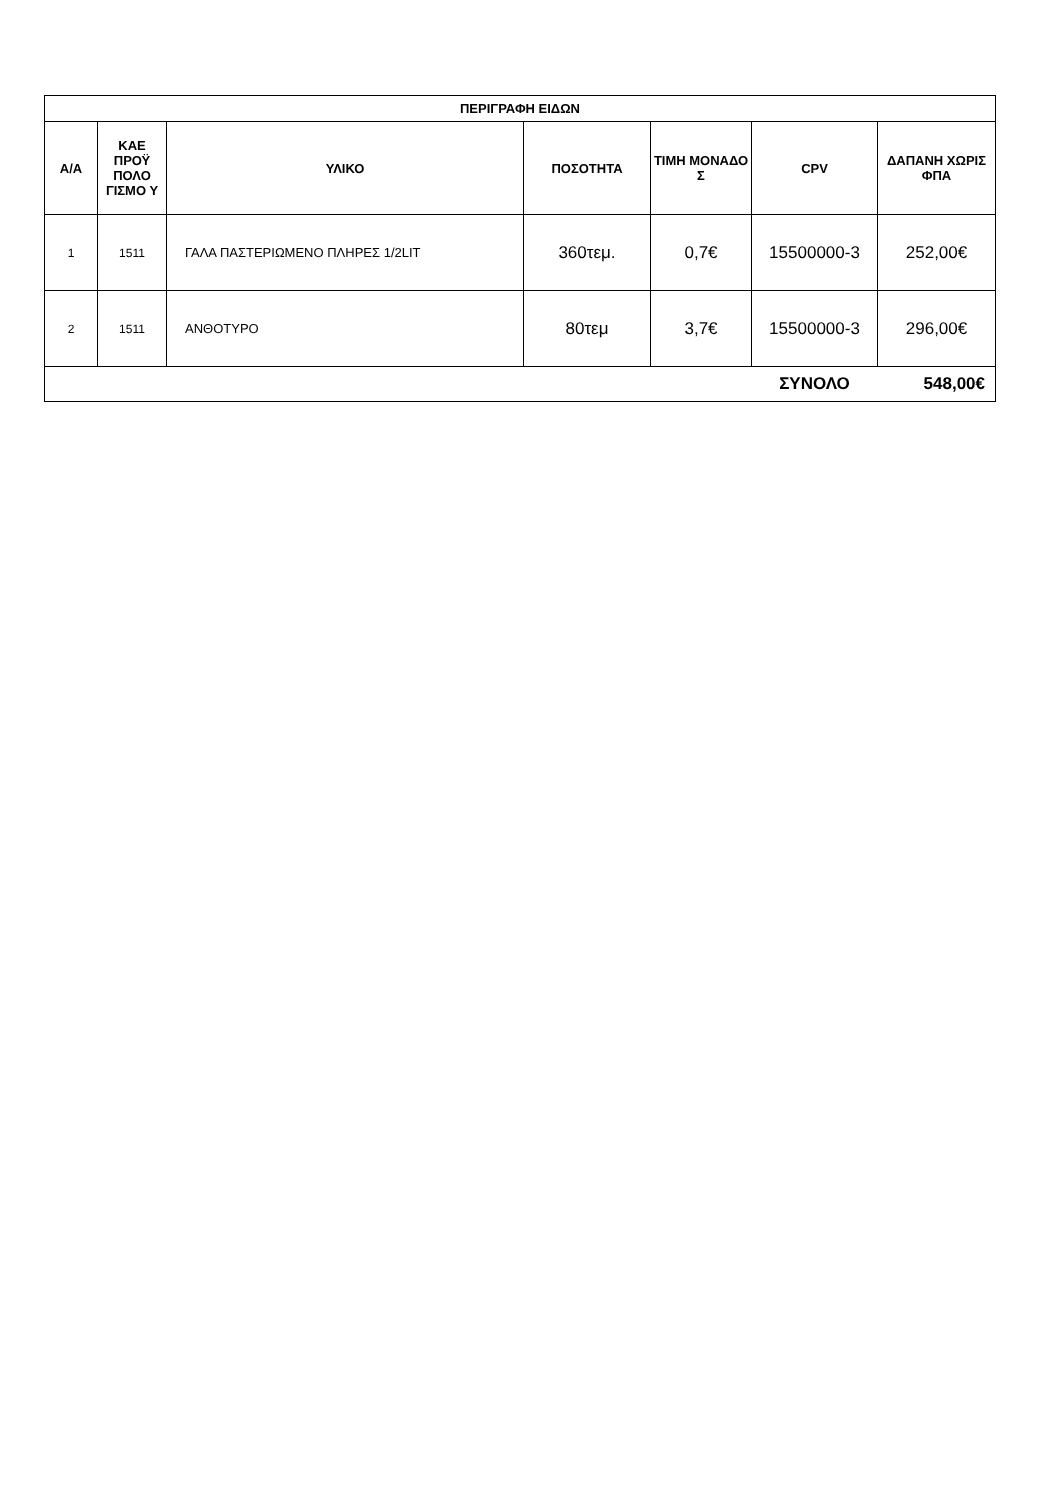| ΠΕΡΙΓΡΑΦΗ ΕΙΔΩΝ | | | | | | |
| --- | --- | --- | --- | --- | --- | --- |
| Α/Α | ΚΑΕ ΠΡΟΫ ΠΟΛΟ ΓΙΣΜΟ Υ | ΥΛΙΚΟ | ΠΟΣΟΤΗΤΑ | ΤΙΜΗ ΜΟΝΑΔΟ Σ | CPV | ΔΑΠΑΝΗ ΧΩΡΙΣ ΦΠΑ |
| 1 | 1511 | ΓΑΛΑ ΠΑΣΤΕΡΙΩΜΕΝΟ ΠΛΗΡΕΣ 1/2LIT | 360τεμ. | 0,7€ | 15500000-3 | 252,00€ |
| 2 | 1511 | ΑΝΘΟΤΥΡΟ | 80τεμ | 3,7€ | 15500000-3 | 296,00€ |
| | | | | | ΣΥΝΟΛΟ | 548,00€ |